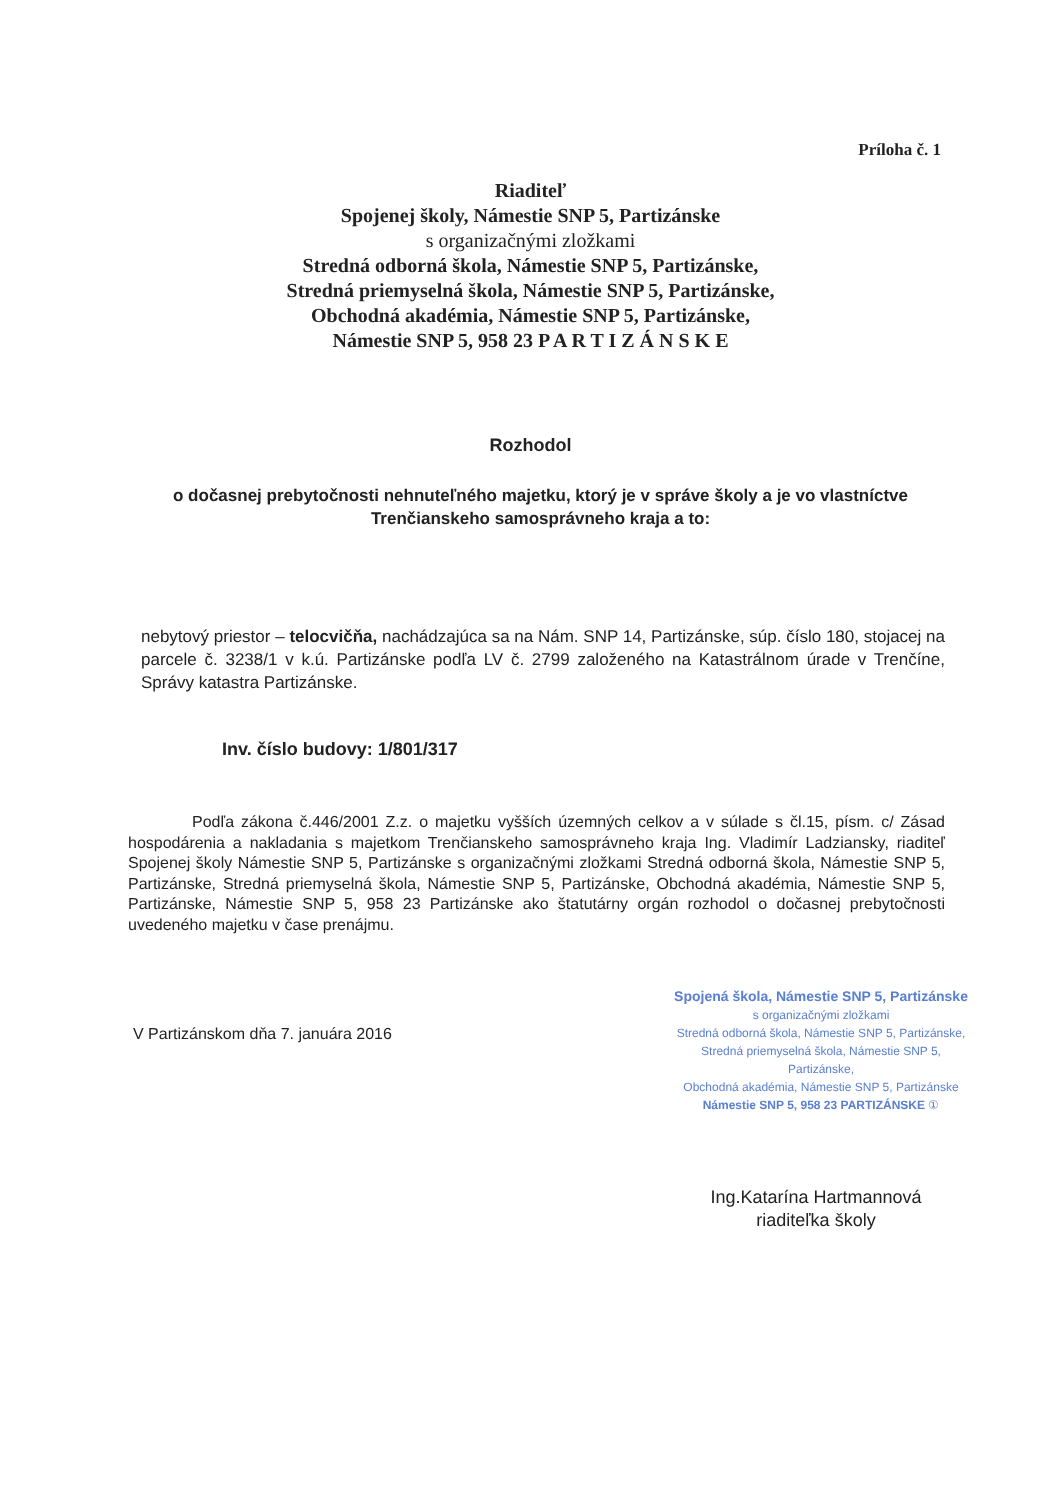Príloha č. 1
Riaditeľ
Spojenej školy, Námestie SNP 5, Partizánske
s organizačnými zložkami
Stredná odborná škola, Námestie SNP 5, Partizánske,
Stredná priemyselná škola, Námestie SNP 5, Partizánske,
Obchodná akadémia, Námestie SNP 5, Partizánske,
Námestie SNP 5, 958 23 P A R T I Z Á N S K E
Rozhodol
o dočasnej prebytočnosti nehnuteľného majetku, ktorý je v správe školy a je vo vlastníctve Trenčianskeho samosprávneho kraja a to:
nebytový priestor – telocvičňa, nachádzajúca sa na Nám. SNP 14, Partizánske, súp. číslo 180, stojacej na parcele č. 3238/1 v k.ú. Partizánske podľa LV č. 2799 založeného na Katastrálnom úrade v Trenčíne, Správy katastra Partizánske.
Inv. číslo budovy: 1/801/317
Podľa zákona č.446/2001 Z.z. o majetku vyšších územných celkov a v súlade s čl.15, písm. c/ Zásad hospodárenia a nakladania s majetkom Trenčianskeho samosprávneho kraja Ing. Vladimír Ladziansky, riaditeľ Spojenej školy Námestie SNP 5, Partizánske s organizačnými zložkami Stredná odborná škola, Námestie SNP 5, Partizánske, Stredná priemyselná škola, Námestie SNP 5, Partizánske, Obchodná akadémia, Námestie SNP 5, Partizánske, Námestie SNP 5, 958 23 Partizánske ako štatutárny orgán rozhodol o dočasnej prebytočnosti uvedeného majetku v čase prenájmu.
V Partizánskom dňa 7. januára 2016
Spojená škola, Námestie SNP 5, Partizánske
s organizačnými zložkami
Stredná odborná škola, Námestie SNP 5, Partizánske,
Stredná priemyselná škola, Námestie SNP 5, Partizánske,
Obchodná akadémia, Námestie SNP 5, Partizánske
Námestie SNP 5, 958 23 PARTIZÁNSKE ①
Ing.Katarína Hartmannová
riaditeľka školy